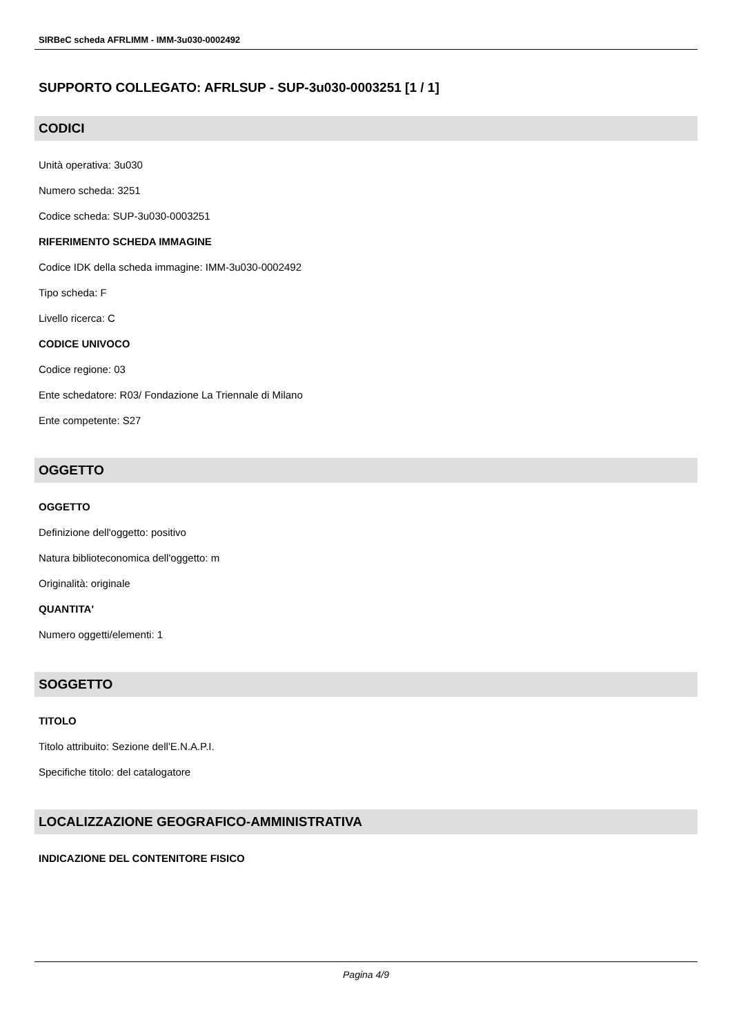SIRBeC scheda AFRLIMM - IMM-3u030-0002492
SUPPORTO COLLEGATO: AFRLSUP - SUP-3u030-0003251 [1 / 1]
CODICI
Unità operativa: 3u030
Numero scheda: 3251
Codice scheda: SUP-3u030-0003251
RIFERIMENTO SCHEDA IMMAGINE
Codice IDK della scheda immagine: IMM-3u030-0002492
Tipo scheda: F
Livello ricerca: C
CODICE UNIVOCO
Codice regione: 03
Ente schedatore: R03/ Fondazione La Triennale di Milano
Ente competente: S27
OGGETTO
OGGETTO
Definizione dell'oggetto: positivo
Natura biblioteconomica dell'oggetto: m
Originalità: originale
QUANTITA'
Numero oggetti/elementi: 1
SOGGETTO
TITOLO
Titolo attribuito: Sezione dell'E.N.A.P.I.
Specifiche titolo: del catalogatore
LOCALIZZAZIONE GEOGRAFICO-AMMINISTRATIVA
INDICAZIONE DEL CONTENITORE FISICO
Pagina 4/9